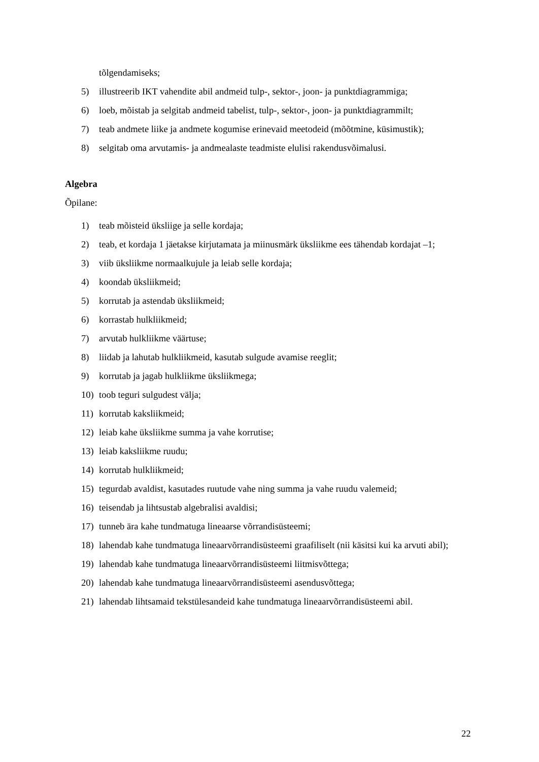tõlgendamiseks;
5) illustreerib IKT vahendite abil andmeid tulp-, sektor-, joon- ja punktdiagrammiga;
6) loeb, mõistab ja selgitab andmeid tabelist, tulp-, sektor-, joon- ja punktdiagrammilt;
7) teab andmete liike ja andmete kogumise erinevaid meetodeid (mõõtmine, küsimustik);
8) selgitab oma arvutamis- ja andmealaste teadmiste elulisi rakendusvõimalusi.
Algebra
Õpilane:
1) teab mõisteid üksliige ja selle kordaja;
2) teab, et kordaja 1 jäetakse kirjutamata ja miinusmärk üksliikme ees tähendab kordajat –1;
3) viib üksliikme normaalkujule ja leiab selle kordaja;
4) koondab üksliikmeid;
5) korrutab ja astendab üksliikmeid;
6) korrastab hulkliikmeid;
7) arvutab hulkliikme väärtuse;
8) liidab ja lahutab hulkliikmeid, kasutab sulgude avamise reeglit;
9) korrutab ja jagab hulkliikme üksliikmega;
10) toob teguri sulgudest välja;
11) korrutab kaksliikmeid;
12) leiab kahe üksliikme summa ja vahe korrutise;
13) leiab kaksliikme ruudu;
14) korrutab hulkliikmeid;
15) tegurdab avaldist, kasutades ruutude vahe ning summa ja vahe ruudu valemeid;
16) teisendab ja lihtsustab algebralisi avaldisi;
17) tunneb ära kahe tundmatuga lineaarse võrrandisüsteemi;
18) lahendab kahe tundmatuga lineaarvõrrandisüsteemi graafiliselt (nii käsitsi kui ka arvuti abil);
19) lahendab kahe tundmatuga lineaarvõrrandisüsteemi liitmisvõttega;
20) lahendab kahe tundmatuga lineaarvõrrandisüsteemi asendusvõttega;
21) lahendab lihtsamaid tekstülesandeid kahe tundmatuga lineaarvõrrandisüsteemi abil.
22